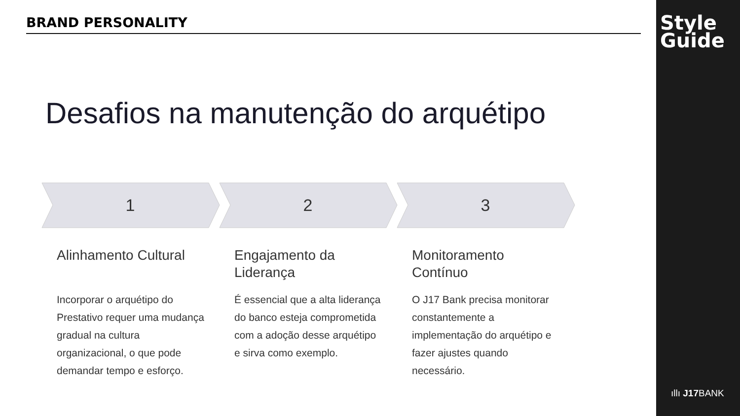BRAND PERSONALITY
Desafios na manutenção do arquétipo
1 2 3
Alinhamento Cultural
Incorporar o arquétipo do Prestativo requer uma mudança gradual na cultura organizacional, o que pode demandar tempo e esforço.
Engajamento da Liderança
É essencial que a alta liderança do banco esteja comprometida com a adoção desse arquétipo e sirva como exemplo.
Monitoramento Contínuo
O J17 Bank precisa monitorar constantemente a implementação do arquétipo e fazer ajustes quando necessário.
Style
Guide
ıllı J17 BANK